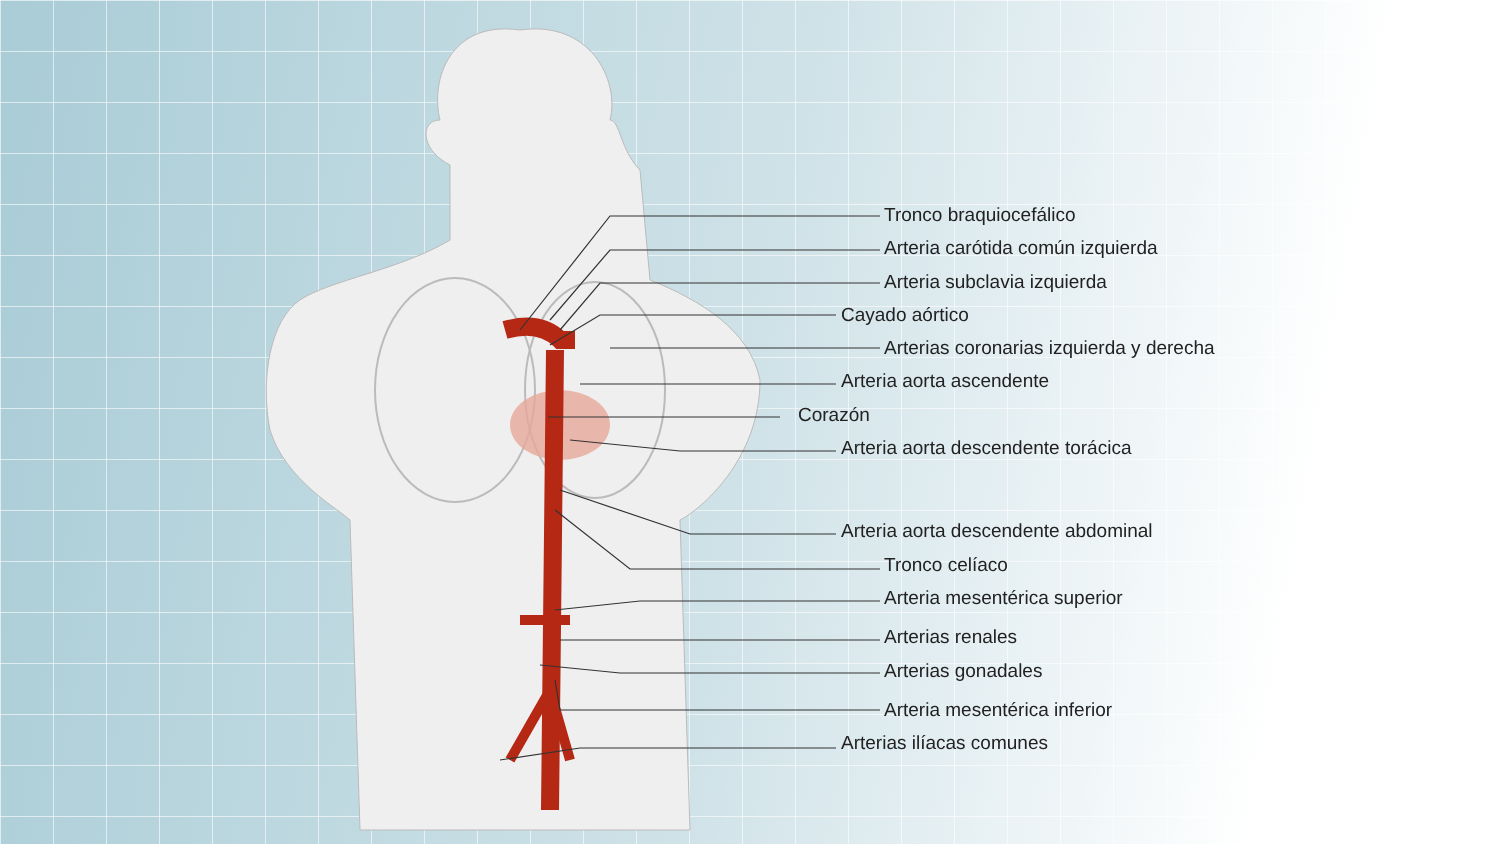Tronco braquiocefálico
Arteria carótida común izquierda
Arteria subclavia izquierda
Cayado aórtico
Arterias coronarias izquierda y derecha
Arteria aorta ascendente
Corazón
Arteria aorta descendente torácica
Arteria aorta descendente abdominal
Tronco celíaco
Arteria mesentérica superior
Arterias renales
Arterias gonadales
Arteria mesentérica inferior
Arterias ilíacas comunes